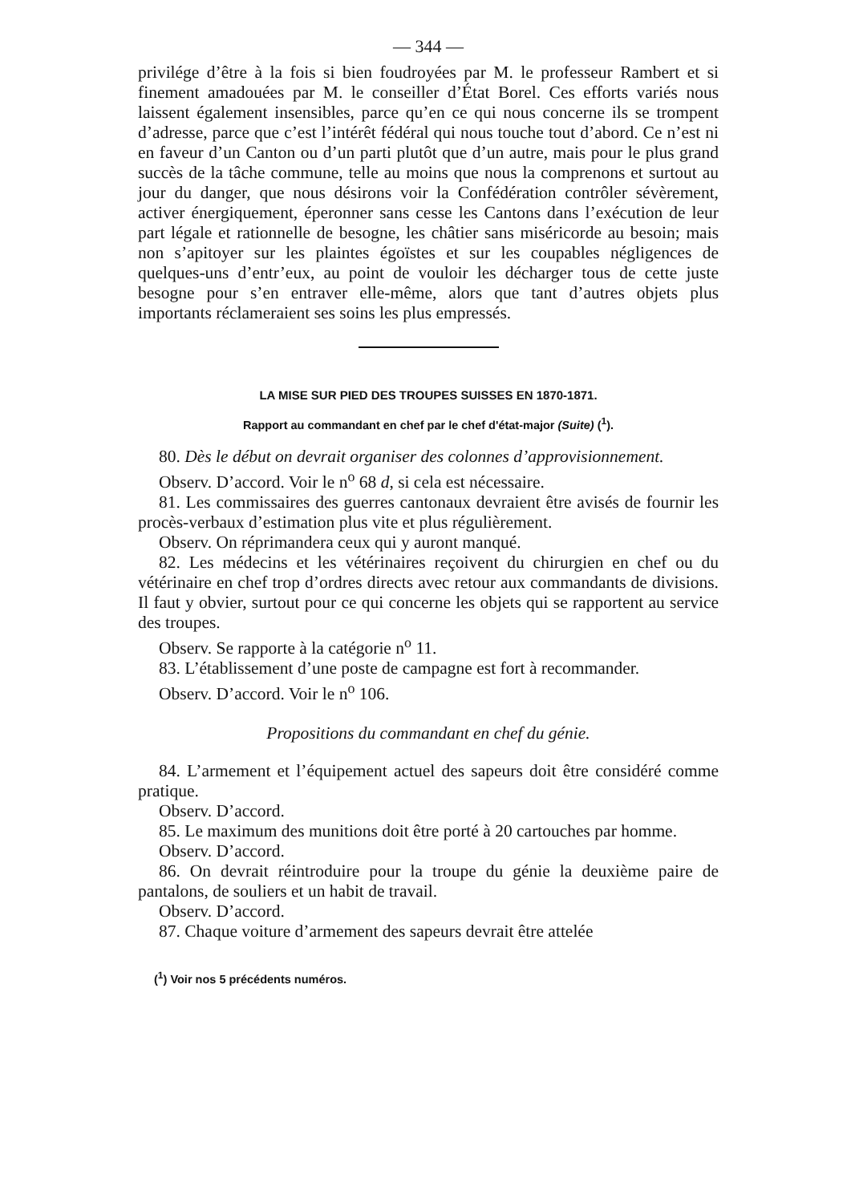— 344 —
privilége d’être à la fois si bien foudroyées par M. le professeur Rambert et si finement amadouées par M. le conseiller d’État Borel. Ces efforts variés nous laissent également insensibles, parce qu’en ce qui nous concerne ils se trompent d’adresse, parce que c’est l’intérêt fédéral qui nous touche tout d’abord. Ce n’est ni en faveur d’un Canton ou d’un parti plutôt que d’un autre, mais pour le plus grand succès de la tâche commune, telle au moins que nous la comprenons et surtout au jour du danger, que nous désirons voir la Confédération contrôler sévèrement, activer énergiquement, éperonner sans cesse les Cantons dans l’exécution de leur part légale et rationnelle de besogne, les châtier sans miséricorde au besoin; mais non s’apitoyer sur les plaintes égoïstes et sur les coupables négligences de quelques-uns d’entr’eux, au point de vouloir les décharger tous de cette juste besogne pour s’en entraver elle-même, alors que tant d’autres objets plus importants réclameraient ses soins les plus empressés.
LA MISE SUR PIED DES TROUPES SUISSES EN 1870-1871.
Rapport au commandant en chef par le chef d'état-major (Suite) (<sup>1</sup>).
80. Dès le début on devrait organiser des colonnes d’approvisionnement.
Observ. D’accord. Voir le n<sup>o</sup> 68 d, si cela est nécessaire.
81. Les commissaires des guerres cantonaux devraient être avisés de fournir les procès-verbaux d’estimation plus vite et plus régulièrement.
Observ. On réprimandera ceux qui y auront manqué.
82. Les médecins et les vétérinaires reçoivent du chirurgien en chef ou du vétérinaire en chef trop d’ordres directs avec retour aux commandants de divisions. Il faut y obvier, surtout pour ce qui concerne les objets qui se rapportent au service des troupes.
Observ. Se rapporte à la catégorie n<sup>o</sup> 11.
83. L’établissement d’une poste de campagne est fort à recommander.
Observ. D’accord. Voir le n<sup>o</sup> 106.
Propositions du commandant en chef du génie.
84. L’armement et l’équipement actuel des sapeurs doit être considéré comme pratique.
Observ. D’accord.
85. Le maximum des munitions doit être porté à 20 cartouches par homme.
Observ. D’accord.
86. On devrait réintroduire pour la troupe du génie la deuxième paire de pantalons, de souliers et un habit de travail.
Observ. D’accord.
87. Chaque voiture d’armement des sapeurs devrait être attelée
(<sup>1</sup>) Voir nos 5 précédents numéros.